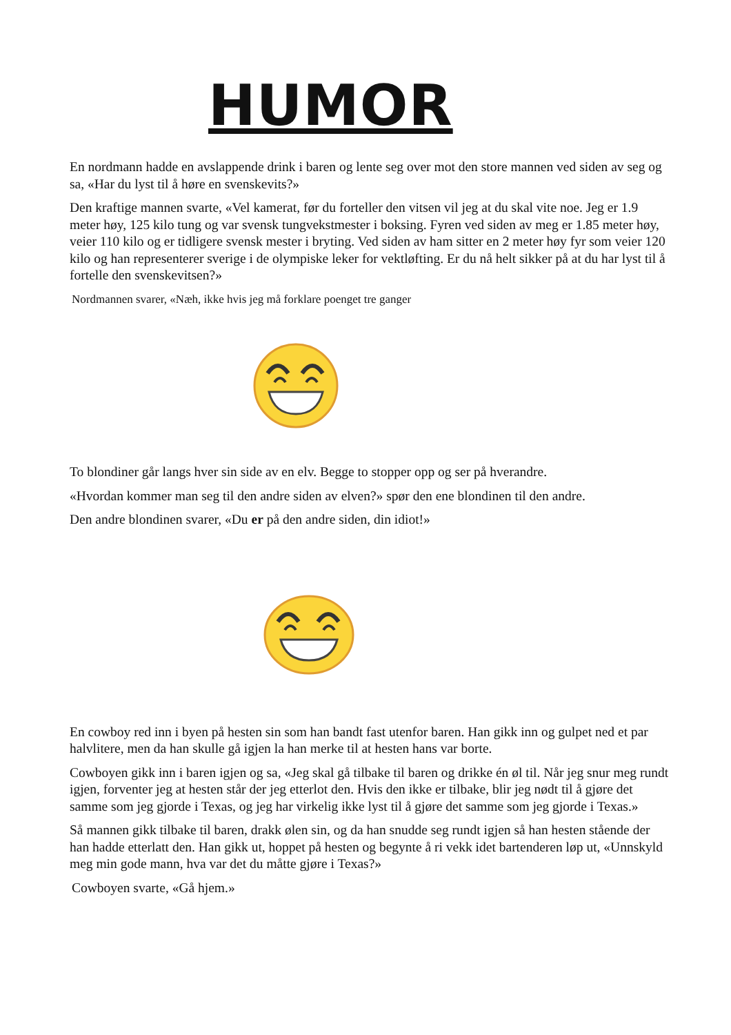HUMOR
En nordmann hadde en avslappende drink i baren og lente seg over mot den store mannen ved siden av seg og sa, «Har du lyst til å høre en svenskevits?»
Den kraftige mannen svarte, «Vel kamerat, før du forteller den vitsen vil jeg at du skal vite noe. Jeg er 1.9 meter høy, 125 kilo tung og var svensk tungvekstmester i boksing. Fyren ved siden av meg er 1.85 meter høy, veier 110 kilo og er tidligere svensk mester i bryting. Ved siden av ham sitter en 2 meter høy fyr som veier 120 kilo og han representerer sverige i de olympiske leker for vektløfting. Er du nå helt sikker på at du har lyst til å fortelle den svenskevitsen?»
Nordmannen svarer, «Næh, ikke hvis jeg må forklare poenget tre ganger
To blondiner går langs hver sin side av en elv. Begge to stopper opp og ser på hverandre.
«Hvordan kommer man seg til den andre siden av elven?» spør den ene blondinen til den andre.
Den andre blondinen svarer, «Du er på den andre siden, din idiot!»
En cowboy red inn i byen på hesten sin som han bandt fast utenfor baren. Han gikk inn og gulpet ned et par halvlitere, men da han skulle gå igjen la han merke til at hesten hans var borte.
Cowboyen gikk inn i baren igjen og sa, «Jeg skal gå tilbake til baren og drikke én øl til. Når jeg snur meg rundt igjen, forventer jeg at hesten står der jeg etterlot den. Hvis den ikke er tilbake, blir jeg nødt til å gjøre det samme som jeg gjorde i Texas, og jeg har virkelig ikke lyst til å gjøre det samme som jeg gjorde i Texas.»
Så mannen gikk tilbake til baren, drakk ølen sin, og da han snudde seg rundt igjen så han hesten stående der han hadde etterlatt den. Han gikk ut, hoppet på hesten og begynte å ri vekk idet bartenderen løp ut, «Unnskyld meg min gode mann, hva var det du måtte gjøre i Texas?»
Cowboyen svarte, «Gå hjem.»